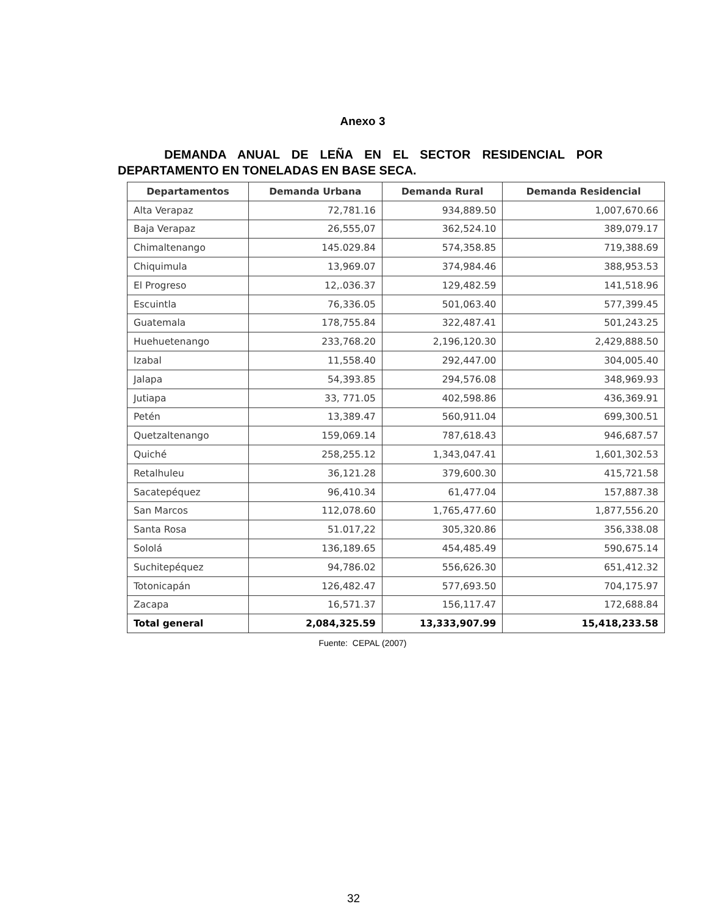Anexo 3
DEMANDA ANUAL DE LEÑA EN EL SECTOR RESIDENCIAL POR DEPARTAMENTO EN TONELADAS EN BASE SECA.
| Departamentos | Demanda Urbana | Demanda Rural | Demanda Residencial |
| --- | --- | --- | --- |
| Alta Verapaz | 72,781.16 | 934,889.50 | 1,007,670.66 |
| Baja Verapaz | 26,555,07 | 362,524.10 | 389,079.17 |
| Chimaltenango | 145.029.84 | 574,358.85 | 719,388.69 |
| Chiquimula | 13,969.07 | 374,984.46 | 388,953.53 |
| El Progreso | 12,.036.37 | 129,482.59 | 141,518.96 |
| Escuintla | 76,336.05 | 501,063.40 | 577,399.45 |
| Guatemala | 178,755.84 | 322,487.41 | 501,243.25 |
| Huehuetenango | 233,768.20 | 2,196,120.30 | 2,429,888.50 |
| Izabal | 11,558.40 | 292,447.00 | 304,005.40 |
| Jalapa | 54,393.85 | 294,576.08 | 348,969.93 |
| Jutiapa | 33, 771.05 | 402,598.86 | 436,369.91 |
| Petén | 13,389.47 | 560,911.04 | 699,300.51 |
| Quetzaltenango | 159,069.14 | 787,618.43 | 946,687.57 |
| Quiché | 258,255.12 | 1,343,047.41 | 1,601,302.53 |
| Retalhuleu | 36,121.28 | 379,600.30 | 415,721.58 |
| Sacatepéquez | 96,410.34 | 61,477.04 | 157,887.38 |
| San Marcos | 112,078.60 | 1,765,477.60 | 1,877,556.20 |
| Santa Rosa | 51.017,22 | 305,320.86 | 356,338.08 |
| Sololá | 136,189.65 | 454,485.49 | 590,675.14 |
| Suchitepéquez | 94,786.02 | 556,626.30 | 651,412.32 |
| Totonicapán | 126,482.47 | 577,693.50 | 704,175.97 |
| Zacapa | 16,571.37 | 156,117.47 | 172,688.84 |
| Total general | 2,084,325.59 | 13,333,907.99 | 15,418,233.58 |
Fuente: CEPAL (2007)
32